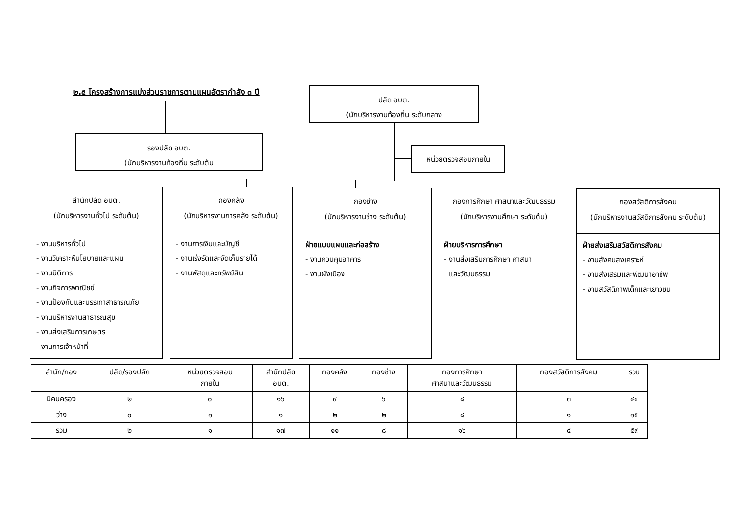๒.๕ โครงสร้างการแบ่งส่วนราชการตามแผนอัตรากำลัง ๓ ปี
ปลัด อบต.
(นักบริหารงานท้องถิ่น ระดับกลาง
รองปลัด อบต.
(นักบริหารงานท้องถิ่น ระดับต้น
หน่วยตรวจสอบภายใน
สำนักปลัด อบต.
(นักบริหารงานทั่วไป ระดับต้น)
- งานบริหารทั่วไป
- งานวิเคราะห์นโยบายและแผน
- งานนิติการ
- งานกิจการพาณิชย์
- งานป้องกันและบรรเทาสาธารณภัย
- งานบริหารงานสาธารณสุข
- งานส่งเสริมการเกษตร
- งานการเจ้าหน้าที่
กองคลัง
(นักบริหารงานการคลัง ระดับต้น)
- งานการเงินและบัญชี
- งานเร่งรัดและจัดเก็บรายได้
- งานพัสดุและทรัพย์สิน
กองช่าง
(นักบริหารงานช่าง ระดับต้น)
ฝ่ายแบบแผนและก่อสร้าง
- งานควบคุมอาคาร
- งานผังเมือง
กองการศึกษา ศาสนาและวัฒนธรรม
(นักบริหารงานศึกษา ระดับต้น)
ฝ่ายบริหารการศึกษา
- งานส่งเสริมการศึกษา ศาสนา
และวัฒนธรรม
กองสวัสดิการสังคม
(นักบริหารงานสวัสดิการสังคม ระดับต้น)
ฝ่ายส่งเสริมสวัสดิการสังคม
- งานสังคมสงเคราะห์
- งานส่งเสริมและพัฒนาอาชีพ
- งานสวัสดิภาพเด็กและเยาวชน
| สำนัก/กอง | ปลัด/รองปลัด | หน่วยตรวจสอบ ภายใน | สำนักปลัด อบต. | กองคลัง | กองช่าง | กองการศึกษา ศาสนาและวัฒนธรรม | กองสวัสดิการสังคม | รวม |
| --- | --- | --- | --- | --- | --- | --- | --- | --- |
| มีคนครอง | ๒ | ๐ | ๑๖ | ๙ | ๖ | ๘ | ๓ | ๔๔ |
| ว่าง | ๐ | ๑ | ๑ | ๒ | ๒ | ๘ | ๑ | ๑๕ |
| รวม | ๒ | ๑ | ๑๗ | ๑๑ | ๘ | ๑๖ | ๔ | ๕๙ |